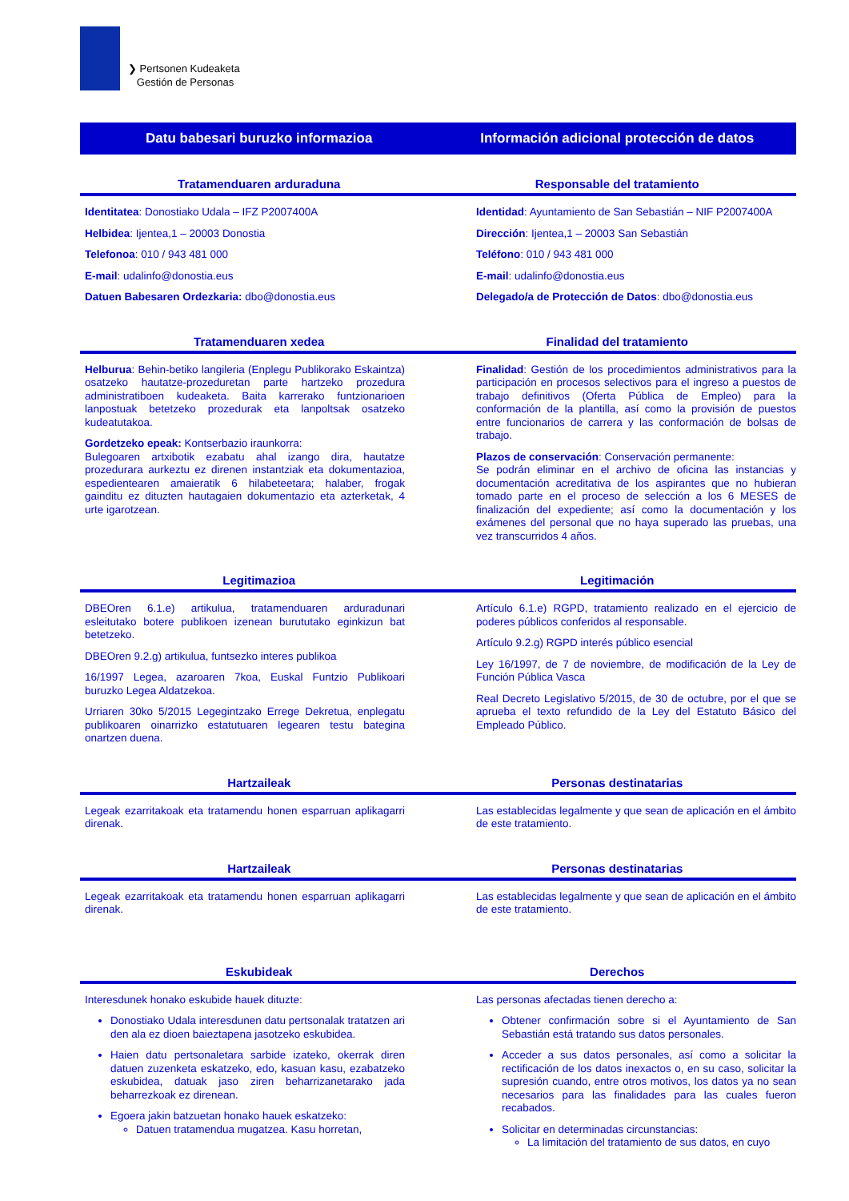❯ Pertsonen Kudeaketa
Gestión de Personas
Datu babesari buruzko informazioa
Información adicional protección de datos
Tratamenduaren arduraduna Responsable del tratamiento
Identitatea: Donostiako Udala – IFZ P2007400A
Helbidea: Ijentea,1 – 20003 Donostia
Telefonoa: 010 / 943 481 000
E-mail: udalinfo@donostia.eus
Datuen Babesaren Ordezkaria: dbo@donostia.eus
Identidad: Ayuntamiento de San Sebastián – NIF P2007400A
Dirección: Ijentea,1 – 20003 San Sebastián
Teléfono: 010 / 943 481 000
E-mail: udalinfo@donostia.eus
Delegado/a de Protección de Datos: dbo@donostia.eus
Tratamenduaren xedea Finalidad del tratamiento
Helburua: Behin-betiko langileria (Enplegu Publikorako Eskaintza) osatzeko hautatze-prozeduretan parte hartzeko prozedura administratiboen kudeaketa. Baita karrerako funtzionarioen lanpostuak betetzeko prozedurak eta lanpoltsak osatzeko kudeatutakoa.
Gordetzeko epeak: Kontserbazio iraunkorra:
Bulegoaren artxibotik ezabatu ahal izango dira, hautatze prozedurara aurkeztu ez direnen instantziak eta dokumentazioa, espedientearen amaieratik 6 hilabeteetara; halaber, frogak gainditu ez dituzten hautagaien dokumentazio eta azterketak, 4 urte igarotzean.
Finalidad: Gestión de los procedimientos administrativos para la participación en procesos selectivos para el ingreso a puestos de trabajo definitivos (Oferta Pública de Empleo) para la conformación de la plantilla, así como la provisión de puestos entre funcionarios de carrera y las conformación de bolsas de trabajo.
Plazos de conservación: Conservación permanente:
Se podrán eliminar en el archivo de oficina las instancias y documentación acreditativa de los aspirantes que no hubieran tomado parte en el proceso de selección a los 6 MESES de finalización del expediente; así como la documentación y los exámenes del personal que no haya superado las pruebas, una vez transcurridos 4 años.
Legitimazioa Legitimación
DBEOren 6.1.e) artikulua, tratamenduaren arduradunari esleitutako botere publikoen izenean burututako eginkizun bat betetzeko.
DBEOren 9.2.g) artikulua, funtsezko interes publikoa
16/1997 Legea, azaroaren 7koa, Euskal Funtzio Publikoari buruzko Legea Aldatzekoa.
Urriaren 30ko 5/2015 Legegintzako Errege Dekretua, enplegatu publikoaren oinarrizko estatutuaren legearen testu bategina onartzen duena.
Artículo 6.1.e) RGPD, tratamiento realizado en el ejercicio de poderes públicos conferidos al responsable.
Artículo 9.2.g) RGPD interés público esencial
Ley 16/1997, de 7 de noviembre, de modificación de la Ley de Función Pública Vasca
Real Decreto Legislativo 5/2015, de 30 de octubre, por el que se aprueba el texto refundido de la Ley del Estatuto Básico del Empleado Público.
Hartzaileak Personas destinatarias
Legeak ezarritakoak eta tratamendu honen esparruan aplikagarri direnak.
Las establecidas legalmente y que sean de aplicación en el ámbito de este tratamiento.
Hartzaileak Personas destinatarias
Legeak ezarritakoak eta tratamendu honen esparruan aplikagarri direnak.
Las establecidas legalmente y que sean de aplicación en el ámbito de este tratamiento.
Eskubideak Derechos
Interesdunek honako eskubide hauek dituzte:
Donostiako Udala interesdunen datu pertsonalak tratatzen ari den ala ez dioen baieztapena jasotzeko eskubidea.
Haien datu pertsonaletara sarbide izateko, okerrak diren datuen zuzenketa eskatzeko, edo, kasuan kasu, ezabatzeko eskubidea, datuak jaso ziren beharrizanetarako jada beharrezkoak ez direnean.
Egoera jakin batzuetan honako hauek eskatzeko:
Datuen tratamendua mugatzea. Kasu horretan,
Las personas afectadas tienen derecho a:
Obtener confirmación sobre si el Ayuntamiento de San Sebastián está tratando sus datos personales.
Acceder a sus datos personales, así como a solicitar la rectificación de los datos inexactos o, en su caso, solicitar la supresión cuando, entre otros motivos, los datos ya no sean necesarios para las finalidades para las cuales fueron recabados.
Solicitar en determinadas circunstancias:
La limitación del tratamiento de sus datos, en cuyo